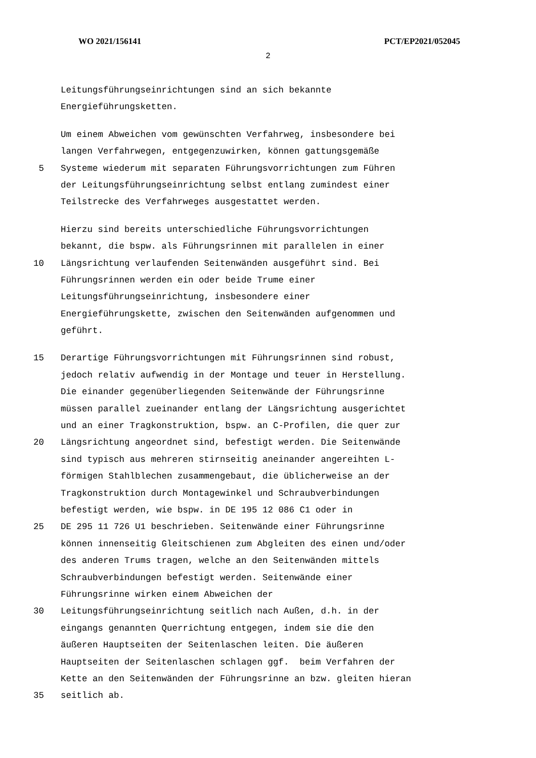WO 2021/156141 PCT/EP2021/052045
2
Leitungsführungseinrichtungen sind an sich bekannte
Energieführungsketten.
Um einem Abweichen vom gewünschten Verfahrweg, insbesondere bei
langen Verfahrwegen, entgegenzuwirken, können gattungsgemäße
5 Systeme wiederum mit separaten Führungsvorrichtungen zum Führen
der Leitungsführungseinrichtung selbst entlang zumindest einer
Teilstrecke des Verfahrweges ausgestattet werden.
Hierzu sind bereits unterschiedliche Führungsvorrichtungen
bekannt, die bspw. als Führungsrinnen mit parallelen in einer
10 Längsrichtung verlaufenden Seitenwänden ausgeführt sind. Bei
Führungsrinnen werden ein oder beide Trume einer
Leitungsführungseinrichtung, insbesondere einer
Energieführungskette, zwischen den Seitenwänden aufgenommen und
geführt.
15 Derartige Führungsvorrichtungen mit Führungsrinnen sind robust,
jedoch relativ aufwendig in der Montage und teuer in Herstellung.
Die einander gegenüberliegenden Seitenwände der Führungsrinne
müssen parallel zueinander entlang der Längsrichtung ausgerichtet
und an einer Tragkonstruktion, bspw. an C-Profilen, die quer zur
20 Längsrichtung angeordnet sind, befestigt werden. Die Seitenwände
sind typisch aus mehreren stirnseitig aneinander angereihten L-
förmigen Stahlblechen zusammengebaut, die üblicherweise an der
Tragkonstruktion durch Montagewinkel und Schraubverbindungen
befestigt werden, wie bspw. in DE 195 12 086 C1 oder in
25 DE 295 11 726 U1 beschrieben. Seitenwände einer Führungsrinne
können innenseitig Gleitschienen zum Abgleiten des einen und/oder
des anderen Trums tragen, welche an den Seitenwänden mittels
Schraubverbindungen befestigt werden. Seitenwände einer
Führungsrinne wirken einem Abweichen der
30 Leitungsführungseinrichtung seitlich nach Außen, d.h. in der
eingangs genannten Querrichtung entgegen, indem sie die den
äußeren Hauptseiten der Seitenlaschen leiten. Die äußeren
Hauptseiten der Seitenlaschen schlagen ggf. beim Verfahren der
Kette an den Seitenwänden der Führungsrinne an bzw. gleiten hieran
35 seitlich ab.